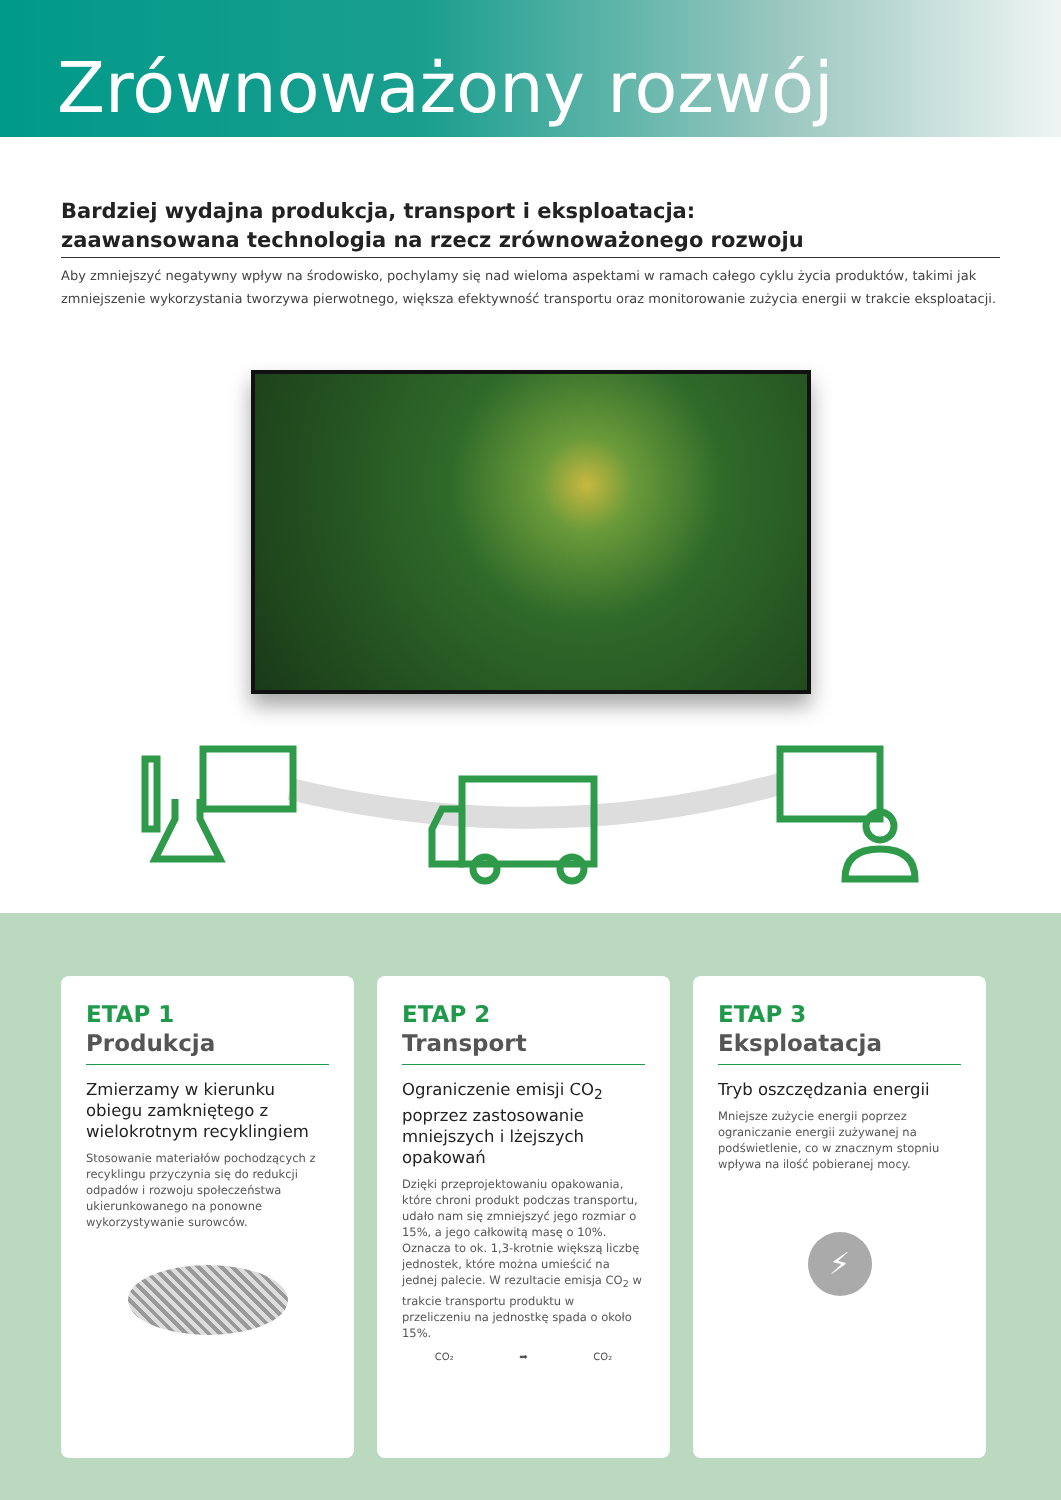Zrównoważony rozwój
Bardziej wydajna produkcja, transport i eksploatacja:
zaawansowana technologia na rzecz zrównoważonego rozwoju
Aby zmniejszyć negatywny wpływ na środowisko, pochylamy się nad wieloma aspektami w ramach całego cyklu życia produktów, takimi jak zmniejszenie wykorzystania tworzywa pierwotnego, większa efektywność transportu oraz monitorowanie zużycia energii w trakcie eksploatacji.
ETAP 1
Produkcja
Zmierzamy w kierunku obiegu zamkniętego z wielokrotnym recyklingiem
Stosowanie materiałów pochodzących z recyklingu przyczynia się do redukcji odpadów i rozwoju społeczeństwa ukierunkowanego na ponowne wykorzystywanie surowców.
ETAP 2
Transport
Ograniczenie emisji CO<sub>2</sub> poprzez zastosowanie mniejszych i lżejszych opakowań
Dzięki przeprojektowaniu opakowania, które chroni produkt podczas transportu, udało nam się zmniejszyć jego rozmiar o 15%, a jego całkowitą masę o 10%.
Oznacza to ok. 1,3-krotnie większą liczbę jednostek, które można umieścić na jednej palecie. W rezultacie emisja CO<sub>2</sub> w trakcie transportu produktu w przeliczeniu na jednostkę spada o około 15%.
CO₂ ➡ CO₂
ETAP 3
Eksploatacja
Tryb oszczędzania energii
Mniejsze zużycie energii poprzez ograniczanie energii zużywanej na podświetlenie, co w znacznym stopniu wpływa na ilość pobieranej mocy.
⚡